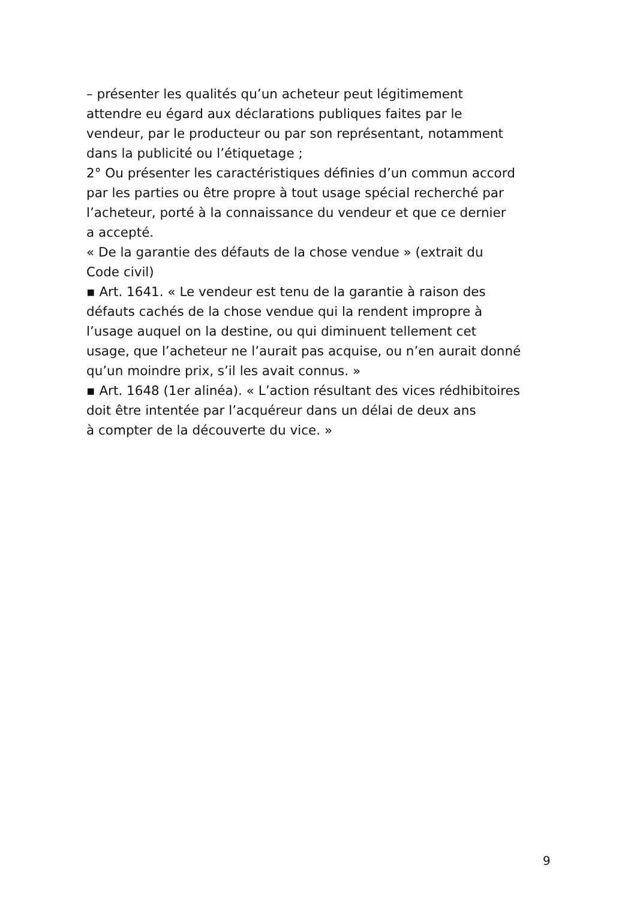– présenter les qualités qu’un acheteur peut légitimement
attendre eu égard aux déclarations publiques faites par le
vendeur, par le producteur ou par son représentant, notamment
dans la publicité ou l’étiquetage ;
2° Ou présenter les caractéristiques définies d’un commun accord
par les parties ou être propre à tout usage spécial recherché par
l’acheteur, porté à la connaissance du vendeur et que ce dernier
a accepté.
« De la garantie des défauts de la chose vendue » (extrait du
Code civil)
▪ Art. 1641. « Le vendeur est tenu de la garantie à raison des
défauts cachés de la chose vendue qui la rendent impropre à
l’usage auquel on la destine, ou qui diminuent tellement cet
usage, que l’acheteur ne l’aurait pas acquise, ou n’en aurait donné
qu’un moindre prix, s’il les avait connus. »
▪ Art. 1648 (1er alinéa). « L’action résultant des vices rédhibitoires
doit être intentée par l’acquéreur dans un délai de deux ans
à compter de la découverte du vice. »
9